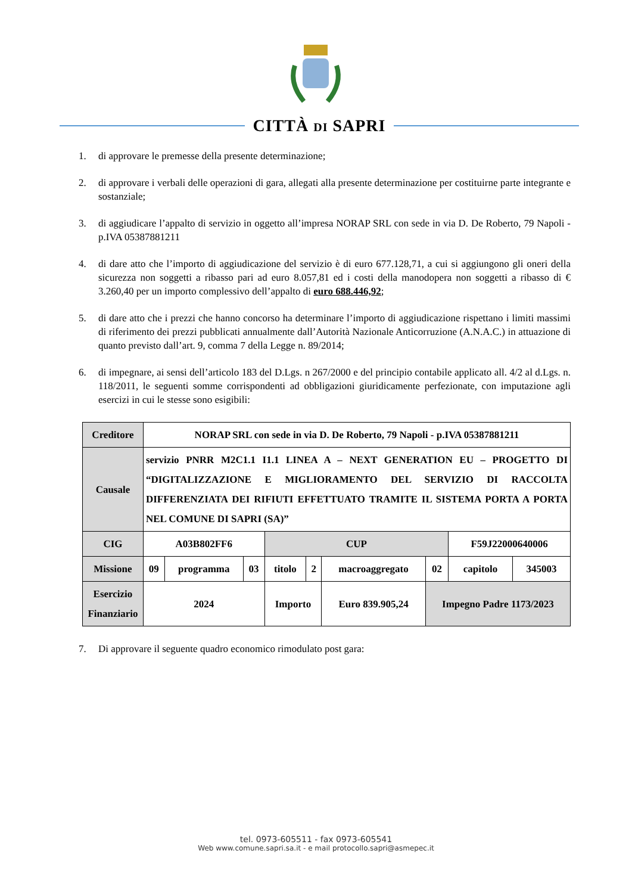CITTÀ DI SAPRI
1. di approvare le premesse della presente determinazione;
2. di approvare i verbali delle operazioni di gara, allegati alla presente determinazione per costituirne parte integrante e sostanziale;
3. di aggiudicare l’appalto di servizio in oggetto all’impresa NORAP SRL con sede in via D. De Roberto, 79 Napoli - p.IVA 05387881211
4. di dare atto che l’importo di aggiudicazione del servizio è di euro 677.128,71, a cui si aggiungono gli oneri della sicurezza non soggetti a ribasso pari ad euro 8.057,81 ed i costi della manodopera non soggetti a ribasso di € 3.260,40 per un importo complessivo dell’appalto di euro 688.446,92;
5. di dare atto che i prezzi che hanno concorso ha determinare l’importo di aggiudicazione rispettano i limiti massimi di riferimento dei prezzi pubblicati annualmente dall’Autorità Nazionale Anticorruzione (A.N.A.C.) in attuazione di quanto previsto dall’art. 9, comma 7 della Legge n. 89/2014;
6. di impegnare, ai sensi dell’articolo 183 del D.Lgs. n 267/2000 e del principio contabile applicato all. 4/2 al d.Lgs. n. 118/2011, le seguenti somme corrispondenti ad obbligazioni giuridicamente perfezionate, con imputazione agli esercizi in cui le stesse sono esigibili:
| Creditore | NORAP SRL con sede in via D. De Roberto, 79 Napoli - p.IVA 05387881211 | | | | | | | | |
| Causale | servizio PNRR M2C1.1 I1.1 LINEA A – NEXT GENERATION EU – PROGETTO DI “DIGITALIZZAZIONE E MIGLIORAMENTO DEL SERVIZIO DI RACCOLTA DIFFERENZIATA DEI RIFIUTI EFFETTUATO TRAMITE IL SISTEMA PORTA A PORTA NEL COMUNE DI SAPRI (SA)” | | | | | | | | |
| CIG | A03B802FF6 | | | CUP | | | | F59J22000640006 | |
| Missione | 09 | programma | 03 | titolo | 2 | macroaggregato | 02 | capitolo | 345003 |
| Esercizio Finanziario | 2024 | | | Importo | | Euro 839.905,24 | Impegno Padre 1173/2023 | | |
7. Di approvare il seguente quadro economico rimodulato post gara:
tel. 0973-605511 - fax 0973-605541
Web www.comune.sapri.sa.it - e mail protocollo.sapri@asmepec.it